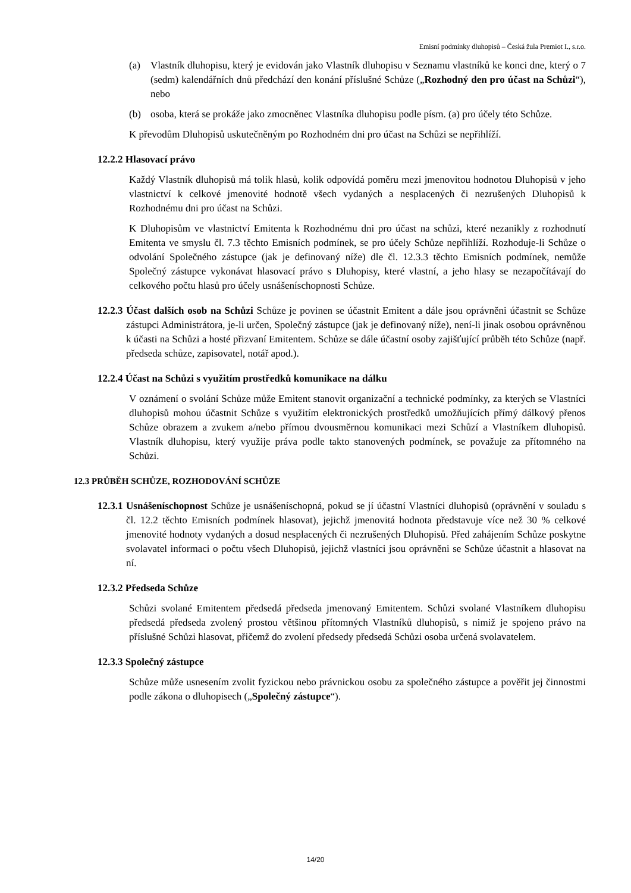Emisní podmínky dluhopisů – Česká žula Premiot I., s.r.o.
(a) Vlastník dluhopisu, který je evidován jako Vlastník dluhopisu v Seznamu vlastníků ke konci dne, který o 7 (sedm) kalendářních dnů předchází den konání příslušné Schůze („Rozhodný den pro účast na Schůzi“), nebo
(b) osoba, která se prokáže jako zmocněnec Vlastníka dluhopisu podle písm. (a) pro účely této Schůze.
K převodům Dluhopisů uskutečněným po Rozhodném dni pro účast na Schůzi se nepřihlíží.
12.2.2 Hlasovací právo
Každý Vlastník dluhopisů má tolik hlasů, kolik odpovídá poměru mezi jmenovitou hodnotou Dluhopisů v jeho vlastnictví k celkové jmenovité hodnotě všech vydaných a nesplacených či nezrušených Dluhopisů k Rozhodnému dni pro účast na Schůzi.
K Dluhopisům ve vlastnictví Emitenta k Rozhodnému dni pro účast na schůzi, které nezanikly z rozhodnutí Emitenta ve smyslu čl. 7.3 těchto Emisních podmínek, se pro účely Schůze nepřihlíží. Rozhoduje-li Schůze o odvolání Společného zástupce (jak je definovaný níže) dle čl. 12.3.3 těchto Emisních podmínek, nemůže Společný zástupce vykonávat hlasovací právo s Dluhopisy, které vlastní, a jeho hlasy se nezapočítávají do celkového počtu hlasů pro účely usnášeníschopnosti Schůze.
12.2.3 Účast dalších osob na Schůzi Schůze je povinen se účastnit Emitent a dále jsou oprávněni účastnit se Schůze zástupci Administrátora, je-li určen, Společný zástupce (jak je definovaný níže), není-li jinak osobou oprávněnou k účasti na Schůzi a hosté přizvaní Emitentem. Schůze se dále účastní osoby zajišťující průběh této Schůze (např. předseda schůze, zapisovatel, notář apod.).
12.2.4 Účast na Schůzi s využitím prostředků komunikace na dálku
V oznámení o svolání Schůze může Emitent stanovit organizační a technické podmínky, za kterých se Vlastníci dluhopisů mohou účastnit Schůze s využitím elektronických prostředků umožňujících přímý dálkový přenos Schůze obrazem a zvukem a/nebo přímou dvousměrnou komunikaci mezi Schůzí a Vlastníkem dluhopisů. Vlastník dluhopisu, který využije práva podle takto stanovených podmínek, se považuje za přítomného na Schůzi.
12.3 PRŮBĚH SCHŮZE, ROZHODOVÁNÍ SCHŮZE
12.3.1 Usnášeníschopnost Schůze je usnášeníschopná, pokud se jí účastní Vlastníci dluhopisů (oprávnění v souladu s čl. 12.2 těchto Emisních podmínek hlasovat), jejichž jmenovitá hodnota představuje více než 30 % celkové jmenovité hodnoty vydaných a dosud nesplacených či nezrušených Dluhopisů. Před zahájením Schůze poskytne svolavatel informaci o počtu všech Dluhopisů, jejichž vlastníci jsou oprávněni se Schůze účastnit a hlasovat na ní.
12.3.2 Předseda Schůze
Schůzi svolané Emitentem předsedá předseda jmenovaný Emitentem. Schůzi svolané Vlastníkem dluhopisu předsedá předseda zvolený prostou většinou přítomných Vlastníků dluhopisů, s nimiž je spojeno právo na příslušné Schůzi hlasovat, přičemž do zvolení předsedy předsedá Schůzi osoba určená svolavatelem.
12.3.3 Společný zástupce
Schůze může usnesením zvolit fyzickou nebo právnickou osobu za společného zástupce a pověřit jej činnostmi podle zákona o dluhopisech („Společný zástupce“).
14/20